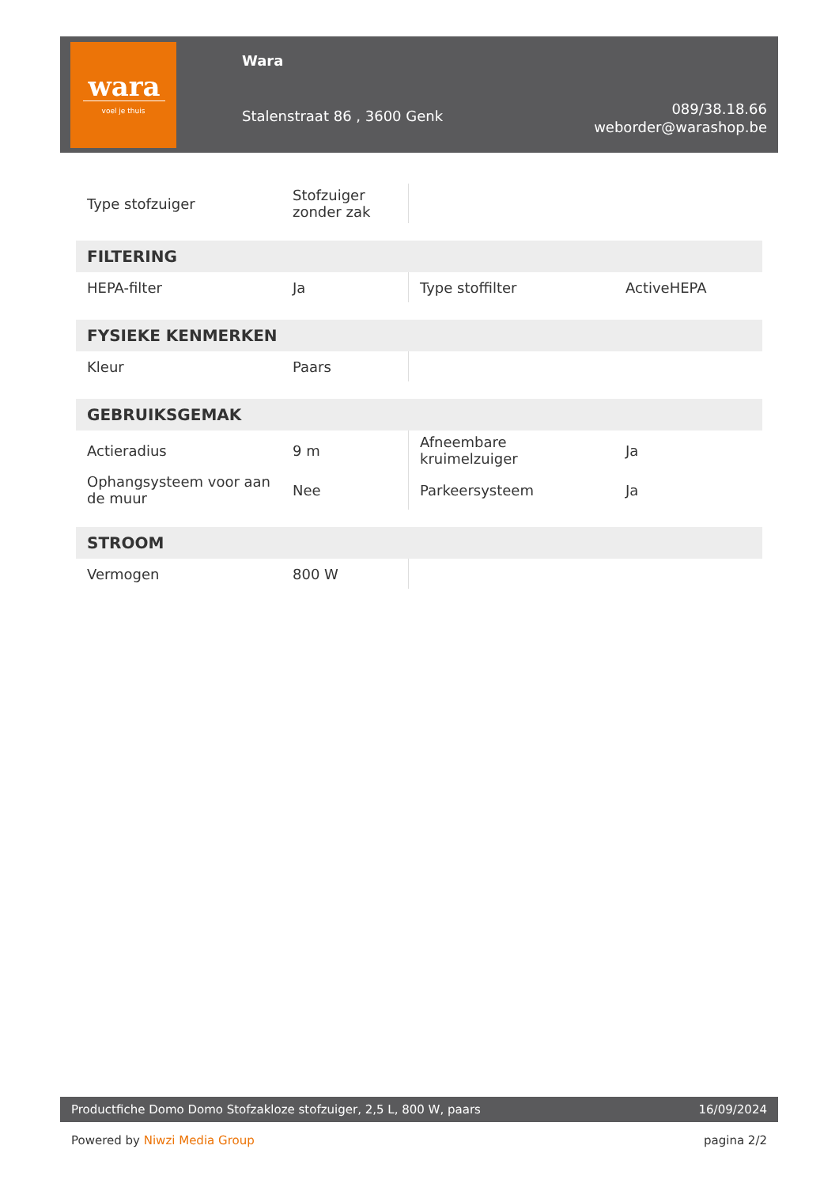wara
voel je thuis
Wara
Stalenstraat 86 , 3600 Genk
089/38.18.66
weborder@warashop.be
| Type stofzuiger | Stofzuiger zonder zak | | |
| FILTERING | | | |
| HEPA-filter | Ja | Type stoffilter | ActiveHEPA |
| FYSIEKE KENMERKEN | | | |
| Kleur | Paars | | |
| GEBRUIKSGEMAK | | | |
| Actieradius | 9 m | Afneembare kruimelzuiger | Ja |
| Ophangsysteem voor aan de muur | Nee | Parkeersysteem | Ja |
| STROOM | | | |
| Vermogen | 800 W | | |
Productfiche Domo Domo Stofzakloze stofzuiger, 2,5 L, 800 W, paars 16/09/2024
Powered by Niwzi Media Group pagina 2/2